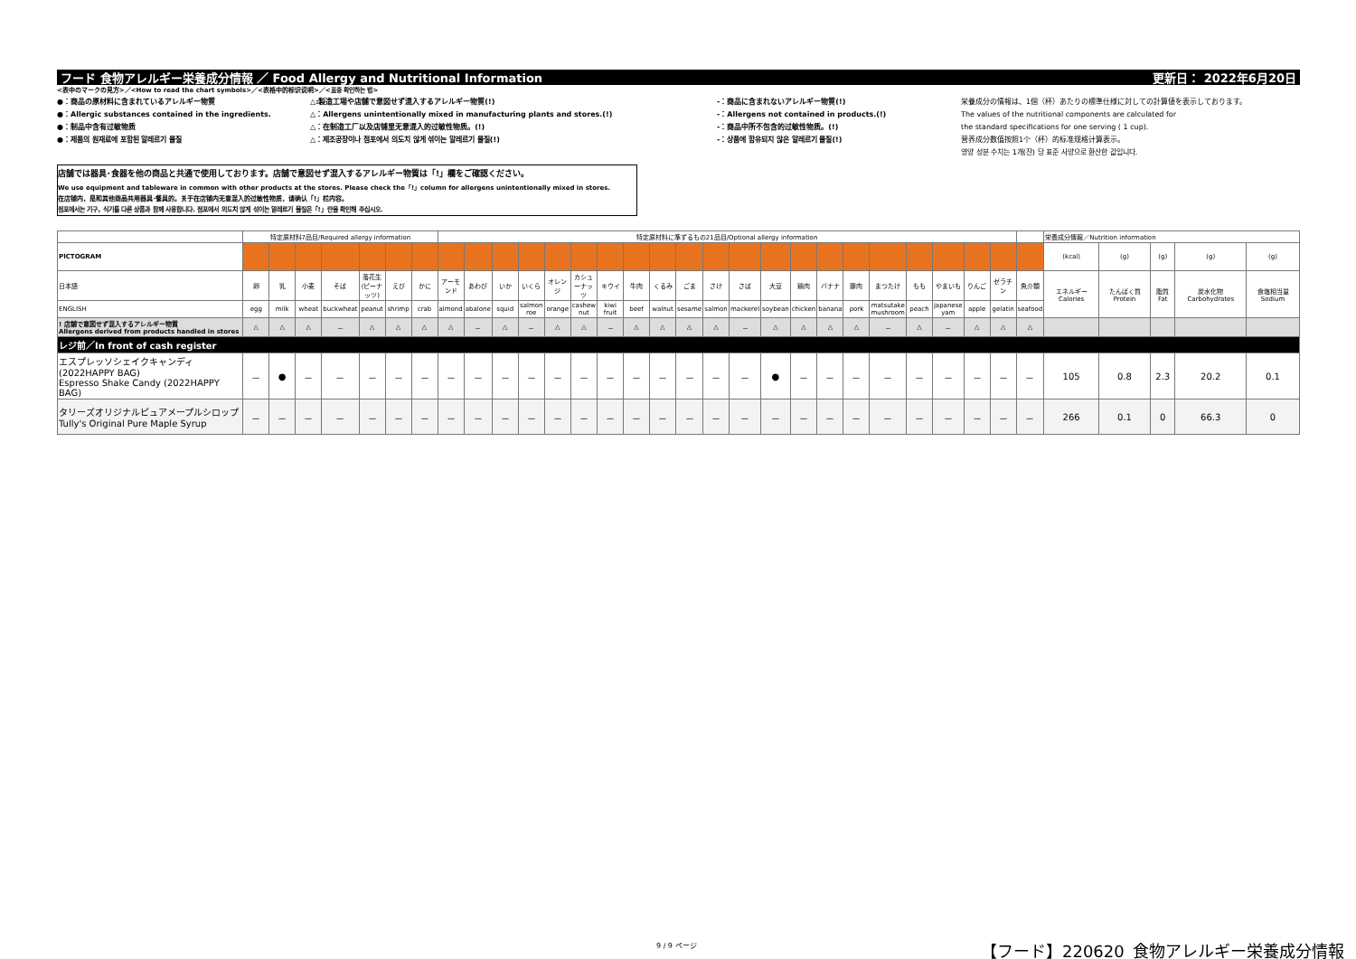フード 食物アレルギー栄養成分情報 ／ Food Allergy and Nutritional Information 更新日： 2022年6月20日
<表中のマークの見方>／<How to read the chart symbols>／<表格中的标识说明>／<표중 확인하는 법>
●：商品の原材料に含まれているアレルギー物質
●：Allergic substances contained in the ingredients.
●：制品中含有过敏物质
●：제품의 원재료에 포함된 알레르기 물질
△:製造工場や店舗で意図せず混入するアレルギー物質(!)
△：Allergens unintentionally mixed in manufacturing plants and stores.(!)
△：在制造工厂以及店铺里无意混入的过敏性物质。(!)
△：제조공장이나 점포에서 의도치 않게 섞이는 알레르기 물질(!)
-：商品に含まれないアレルギー物質(!)
-：Allergens not contained in products.(!)
-：商品中所不包含的过敏性物质。(!)
-：상품에 함유되지 않은 알레르기 물질(!)
栄養成分の情報は、1個（杯）あたりの標準仕様に対しての計算値を表示しております。
The values of the nutritional components are calculated for
the standard specifications for one serving ( 1 cup).
营养成分数值按照1个（杯）的标准规格计算表示。
영양 성분 수치는 1개(잔) 당 표준 사양으로 환산한 값입니다.
店舗では器具･食器を他の商品と共通で使用しております。店舗で意図せず混入するアレルギー物質は「!」欄をご確認ください。
We use equipment and tableware in common with other products at the stores. Please check the「!」column for allergens unintentionally mixed in stores.
在店铺内，是和其他商品共用器具･餐具的。关于在店铺内无意混入的过敏性物质，请确认「!」栏内容。
점포에서는 기구, 식기를 다른 상품과 함께 사용합니다. 점포에서 의도치 않게 섞이는 알레르기 물질은「!」란을 확인해 주십시오.
| | 特定原材料7品目/Required allergy information | | | | | | | 特定原材料に準ずるもの21品目/Optional allergy information | | | | | | | | | | | | | | | | | | | | | | 栄養成分情報／Nutrition information | | | | |
| --- | --- | --- | --- | --- | --- | --- | --- | --- | --- | --- | --- | --- | --- | --- | --- | --- | --- | --- | --- | --- | --- | --- | --- | --- | --- | --- | --- | --- | --- | --- | --- | --- | --- | --- |
| PICTOGRAM | | | | | | | | | | | | | | | | | | | | | | | | | | | | | | (kcal) | (g) | (g) | (g) | (g) |
| 日本語 | 卵 | 乳 | 小麦 | そば | 落花生(ピーナッツ) | えび | かに | アーモンド | あわび | いか | いくら | オレンジ | カシューナッツ | キウイ | 牛肉 | くるみ | ごま | さけ | さば | 大豆 | 鶏肉 | バナナ | 豚肉 | まつたけ | もも | やまいも | りんご | ゼラチン | 魚介類 | エネルギー Calories | たんぱく質 Protein | 脂質 Fat | 炭水化物 Carbohydrates | 食塩相当量 Sodium |
| ENGLISH | egg | milk | wheat | buckwheat | peanut | shrimp | crab | almond | abalone | squid | salmon roe | orange | cashew nut | kiwi fruit | beef | walnut | sesame | salmon | mackerel | soybean | chicken | banana | pork | matsutake mushroom | peach | japanese yam | apple | gelatin | seafood | | | | | |
| ! 店舗で意図せず混入するアレルギー物質 Allergens derived from products handled in stores | △ | △ | △ | － | △ | △ | △ | △ | － | △ | － | △ | △ | － | △ | △ | △ | △ | － | △ | △ | △ | △ | － | △ | － | △ | △ | △ | | | | | |
| レジ前／In front of cash register | | | | | | | | | | | | | | | | | | | | | | | | | | | | | | | | | | |
| エスプレッソシェイクキャンディ(2022HAPPY BAG) Espresso Shake Candy (2022HAPPY BAG) | － | ● | － | － | － | － | － | － | － | － | － | － | － | － | － | － | － | － | － | ● | － | － | － | － | － | － | － | － | － | 105 | 0.8 | 2.3 | 20.2 | 0.1 |
| タリーズオリジナルピュアメープルシロップ Tully's Original Pure Maple Syrup | － | － | － | － | － | － | － | － | － | － | － | － | － | － | － | － | － | － | － | － | － | － | － | － | － | － | － | － | － | 266 | 0.1 | 0 | 66.3 | 0 |
9 / 9 ページ
【フード】220620_食物アレルギー栄養成分情報